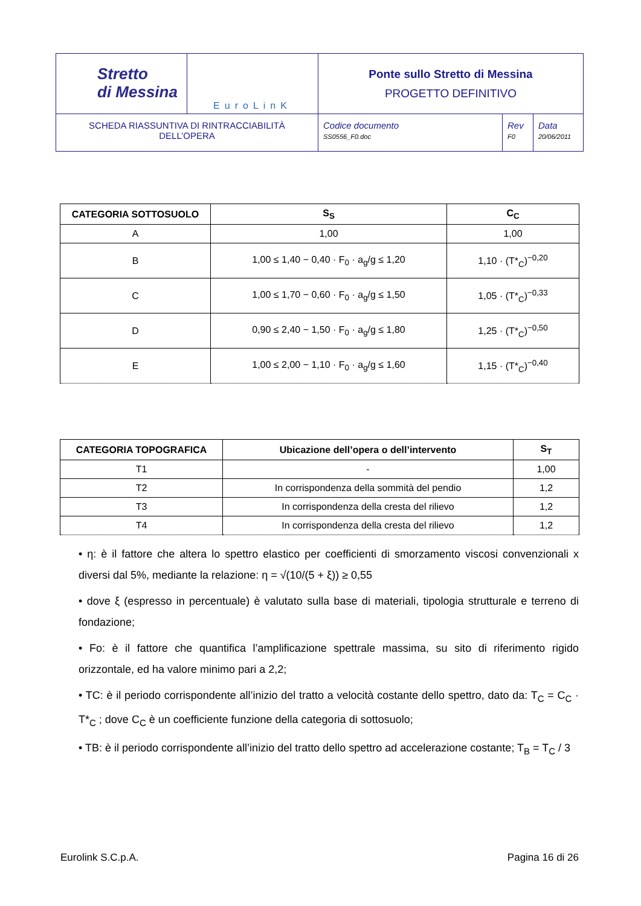| Stretto di Messina | EuroLinK | Ponte sullo Stretto di Messina PROGETTO DEFINITIVO | | |
| SCHEDA RIASSUNTIVA DI RINTRACCIABILITÀ DELL’OPERA | | Codice documento SS0556_F0.doc | Rev F0 | Data 20/06/2011 |
| CATEGORIA SOTTOSUOLO | S<sub>S</sub> | C<sub>C</sub> |
| --- | --- | --- |
| A | 1,00 | 1,00 |
| B | 1,00 ≤ 1,40 − 0,40 · F<sub>0</sub> · a<sub>g</sub>/g ≤ 1,20 | 1,10 · (T*<sub>C</sub>)<sup>−0,20</sup> |
| C | 1,00 ≤ 1,70 − 0,60 · F<sub>0</sub> · a<sub>g</sub>/g ≤ 1,50 | 1,05 · (T*<sub>C</sub>)<sup>−0,33</sup> |
| D | 0,90 ≤ 2,40 − 1,50 · F<sub>0</sub> · a<sub>g</sub>/g ≤ 1,80 | 1,25 · (T*<sub>C</sub>)<sup>−0,50</sup> |
| E | 1,00 ≤ 2,00 − 1,10 · F<sub>0</sub> · a<sub>g</sub>/g ≤ 1,60 | 1,15 · (T*<sub>C</sub>)<sup>−0,40</sup> |
| CATEGORIA TOPOGRAFICA | Ubicazione dell’opera o dell’intervento | S<sub>T</sub> |
| --- | --- | --- |
| T1 | - | 1,00 |
| T2 | In corrispondenza della sommità del pendio | 1,2 |
| T3 | In corrispondenza della cresta del rilievo | 1,2 |
| T4 | In corrispondenza della cresta del rilievo | 1,2 |
• η: è il fattore che altera lo spettro elastico per coefficienti di smorzamento viscosi convenzionali x diversi dal 5%, mediante la relazione: η = √(10/(5 + ξ)) ≥ 0,55
• dove ξ (espresso in percentuale) è valutato sulla base di materiali, tipologia strutturale e terreno di fondazione;
• Fo: è il fattore che quantifica l’amplificazione spettrale massima, su sito di riferimento rigido orizzontale, ed ha valore minimo pari a 2,2;
• TC: è il periodo corrispondente all’inizio del tratto a velocità costante dello spettro, dato da: T<sub>C</sub> = C<sub>C</sub> · T*<sub>C</sub> ; dove C<sub>C</sub> è un coefficiente funzione della categoria di sottosuolo;
• TB: è il periodo corrispondente all’inizio del tratto dello spettro ad accelerazione costante; T<sub>B</sub> = T<sub>C</sub> / 3
Eurolink S.C.p.A. Pagina 16 di 26